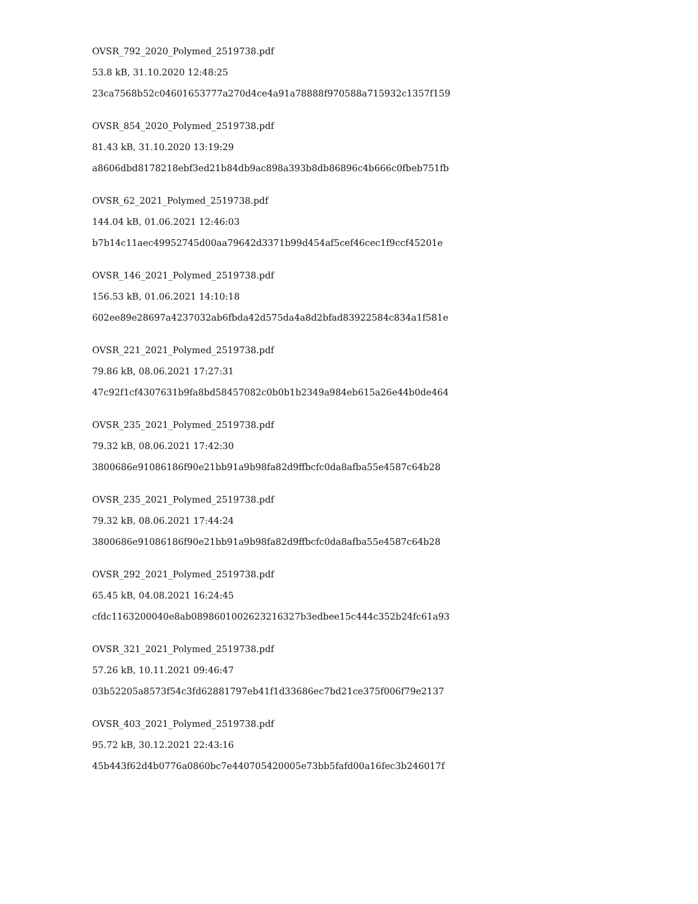OVSR_792_2020_Polymed_2519738.pdf
53.8 kB, 31.10.2020 12:48:25
23ca7568b52c04601653777a270d4ce4a91a78888f970588a715932c1357f159
OVSR_854_2020_Polymed_2519738.pdf
81.43 kB, 31.10.2020 13:19:29
a8606dbd8178218ebf3ed21b84db9ac898a393b8db86896c4b666c0fbeb751fb
OVSR_62_2021_Polymed_2519738.pdf
144.04 kB, 01.06.2021 12:46:03
b7b14c11aec49952745d00aa79642d3371b99d454af5cef46cec1f9ccf45201e
OVSR_146_2021_Polymed_2519738.pdf
156.53 kB, 01.06.2021 14:10:18
602ee89e28697a4237032ab6fbda42d575da4a8d2bfad83922584c834a1f581e
OVSR_221_2021_Polymed_2519738.pdf
79.86 kB, 08.06.2021 17:27:31
47c92f1cf4307631b9fa8bd58457082c0b0b1b2349a984eb615a26e44b0de464
OVSR_235_2021_Polymed_2519738.pdf
79.32 kB, 08.06.2021 17:42:30
3800686e91086186f90e21bb91a9b98fa82d9ffbcfc0da8afba55e4587c64b28
OVSR_235_2021_Polymed_2519738.pdf
79.32 kB, 08.06.2021 17:44:24
3800686e91086186f90e21bb91a9b98fa82d9ffbcfc0da8afba55e4587c64b28
OVSR_292_2021_Polymed_2519738.pdf
65.45 kB, 04.08.2021 16:24:45
cfdc1163200040e8ab0898601002623216327b3edbee15c444c352b24fc61a93
OVSR_321_2021_Polymed_2519738.pdf
57.26 kB, 10.11.2021 09:46:47
03b52205a8573f54c3fd62881797eb41f1d33686ec7bd21ce375f006f79e2137
OVSR_403_2021_Polymed_2519738.pdf
95.72 kB, 30.12.2021 22:43:16
45b443f62d4b0776a0860bc7e440705420005e73bb5fafd00a16fec3b246017f